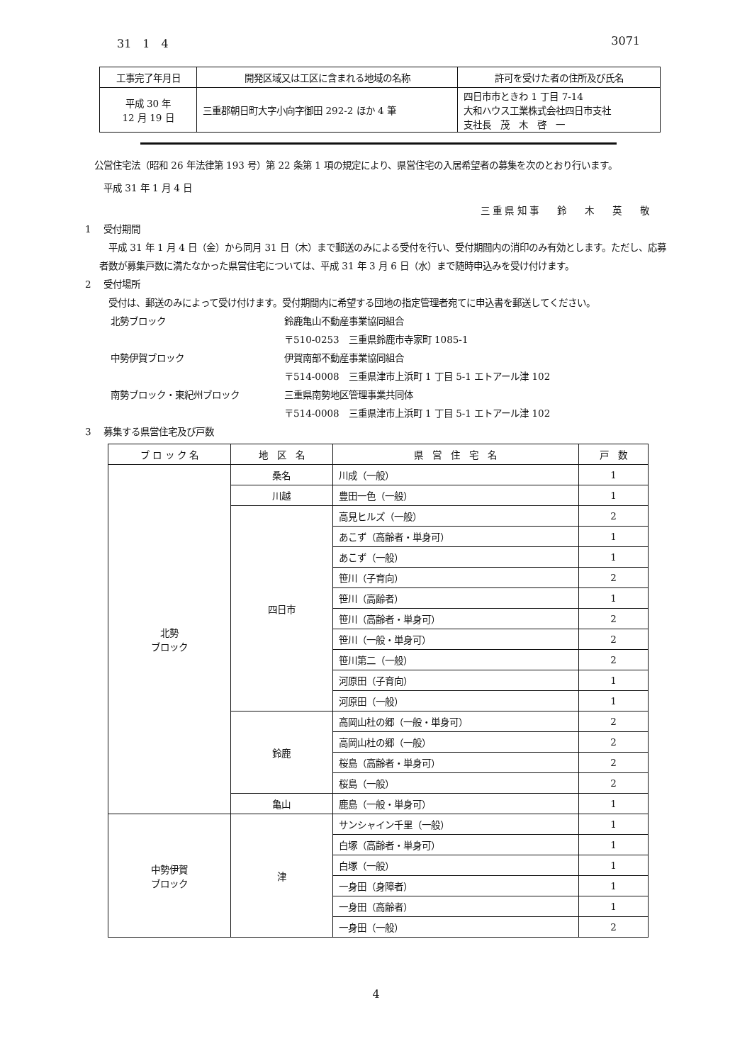31　1　4 3071
| 工事完了年月日 | 開発区域又は工区に含まれる地域の名称 | 許可を受けた者の住所及び氏名 |
| --- | --- | --- |
| 平成 30 年 12 月 19 日 | 三重郡朝日町大字小向字御田 292-2 ほか 4 筆 | 四日市市ときわ 1 丁目 7-14 大和ハウス工業株式会社四日市支社 支社長 茂 木 啓 一 |
　公営住宅法（昭和 26 年法律第 193 号）第 22 条第 1 項の規定により、県営住宅の入居希望者の募集を次のとおり行います。
　　平成 31 年 1 月 4 日
三 重 県 知 事　　鈴　　木　　英　　敬
1　 受付期間
　平成 31 年 1 月 4 日（金）から同月 31 日（木）まで郵送のみによる受付を行い、受付期間内の消印のみ有効とします。ただし、応募者数が募集戸数に満たなかった県営住宅については、平成 31 年 3 月 6 日（水）まで随時申込みを受け付けます。
2　 受付場所
　受付は、郵送のみによって受け付けます。受付期間内に希望する団地の指定管理者宛てに申込書を郵送してください。
北勢ブロック 鈴鹿亀山不動産事業協同組合
〒510-0253　三重県鈴鹿市寺家町 1085-1
中勢伊賀ブロック 伊賀南部不動産事業協同組合
〒514-0008　三重県津市上浜町 1 丁目 5-1 エトアール津 102
南勢ブロック・東紀州ブロック 三重県南勢地区管理事業共同体
〒514-0008　三重県津市上浜町 1 丁目 5-1 エトアール津 102
3　 募集する県営住宅及び戸数
| ブ ロ ッ ク 名 | 地 区 名 | 県 営 住 宅 名 | 戸 数 |
| --- | --- | --- | --- |
| 北勢 ブロック | 桑名 | 川成（一般） | 1 |
| | 川越 | 豊田一色（一般） | 1 |
| | 四日市 | 高見ヒルズ（一般） | 2 |
| | | あこず（高齢者・単身可） | 1 |
| | | あこず（一般） | 1 |
| | | 笹川（子育向） | 2 |
| | | 笹川（高齢者） | 1 |
| | | 笹川（高齢者・単身可） | 2 |
| | | 笹川（一般・単身可） | 2 |
| | | 笹川第二（一般） | 2 |
| | | 河原田（子育向） | 1 |
| | | 河原田（一般） | 1 |
| | 鈴鹿 | 高岡山杜の郷（一般・単身可） | 2 |
| | | 高岡山杜の郷（一般） | 2 |
| | | 桜島（高齢者・単身可） | 2 |
| | | 桜島（一般） | 2 |
| | 亀山 | 鹿島（一般・単身可） | 1 |
| 中勢伊賀 ブロック | 津 | サンシャイン千里（一般） | 1 |
| | | 白塚（高齢者・単身可） | 1 |
| | | 白塚（一般） | 1 |
| | | 一身田（身障者） | 1 |
| | | 一身田（高齢者） | 1 |
| | | 一身田（一般） | 2 |
4